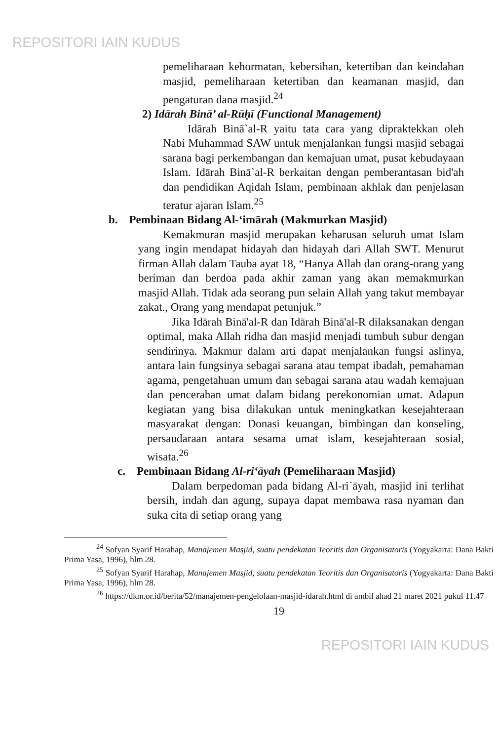REPOSITORI IAIN KUDUS
pemeliharaan kehormatan, kebersihan, ketertiban dan keindahan masjid, pemeliharaan ketertiban dan keamanan masjid, dan pengaturan dana masjid.<sup>24</sup>
2) Idārah Binā’ al-Rūḥī (Functional Management)
Idārah Binā`al-R yaitu tata cara yang dipraktekkan oleh Nabi Muhammad SAW untuk menjalankan fungsi masjid sebagai sarana bagi perkembangan dan kemajuan umat, pusat kebudayaan Islam. Idārah Binā`al-R berkaitan dengan pemberantasan bid'ah dan pendidikan Aqidah Islam, pembinaan akhlak dan penjelasan teratur ajaran Islam.<sup>25</sup>
b. Pembinaan Bidang Al-‘imārah (Makmurkan Masjid)
Kemakmuran masjid merupakan keharusan seluruh umat Islam yang ingin mendapat hidayah dan hidayah dari Allah SWT. Menurut firman Allah dalam Tauba ayat 18, “Hanya Allah dan orang-orang yang beriman dan berdoa pada akhir zaman yang akan memakmurkan masjid Allah. Tidak ada seorang pun selain Allah yang takut membayar zakat., Orang yang mendapat petunjuk.”
Jika Idārah Binā'al-R dan Idārah Binā'al-R dilaksanakan dengan optimal, maka Allah ridha dan masjid menjadi tumbuh subur dengan sendirinya. Makmur dalam arti dapat menjalankan fungsi aslinya, antara lain fungsinya sebagai sarana atau tempat ibadah, pemahaman agama, pengetahuan umum dan sebagai sarana atau wadah kemajuan dan pencerahan umat dalam bidang perekonomian umat. Adapun kegiatan yang bisa dilakukan untuk meningkatkan kesejahteraan masyarakat dengan: Donasi keuangan, bimbingan dan konseling, persaudaraan antara sesama umat islam, kesejahteraan sosial, wisata.<sup>26</sup>
c. Pembinaan Bidang Al-ri‘āyah (Pemeliharaan Masjid)
Dalam berpedoman pada bidang Al-ri`āyah, masjid ini terlihat bersih, indah dan agung, supaya dapat membawa rasa nyaman dan suka cita di setiap orang yang
<sup>24</sup> Sofyan Syarif Harahap, Manajemen Masjid, suatu pendekatan Teoritis dan Organisatoris (Yogyakarta: Dana Bakti Prima Yasa, 1996), hlm 28.
<sup>25</sup> Sofyan Syarif Harahap, Manajemen Masjid, suatu pendekatan Teoritis dan Organisatoris (Yogyakarta: Dana Bakti Prima Yasa, 1996), hlm 28.
<sup>26</sup> https://dkm.or.id/berita/52/manajemen-pengelolaan-masjid-idarah.html di ambil ahad 21 maret 2021 pukul 11.47
19
REPOSITORI IAIN KUDUS